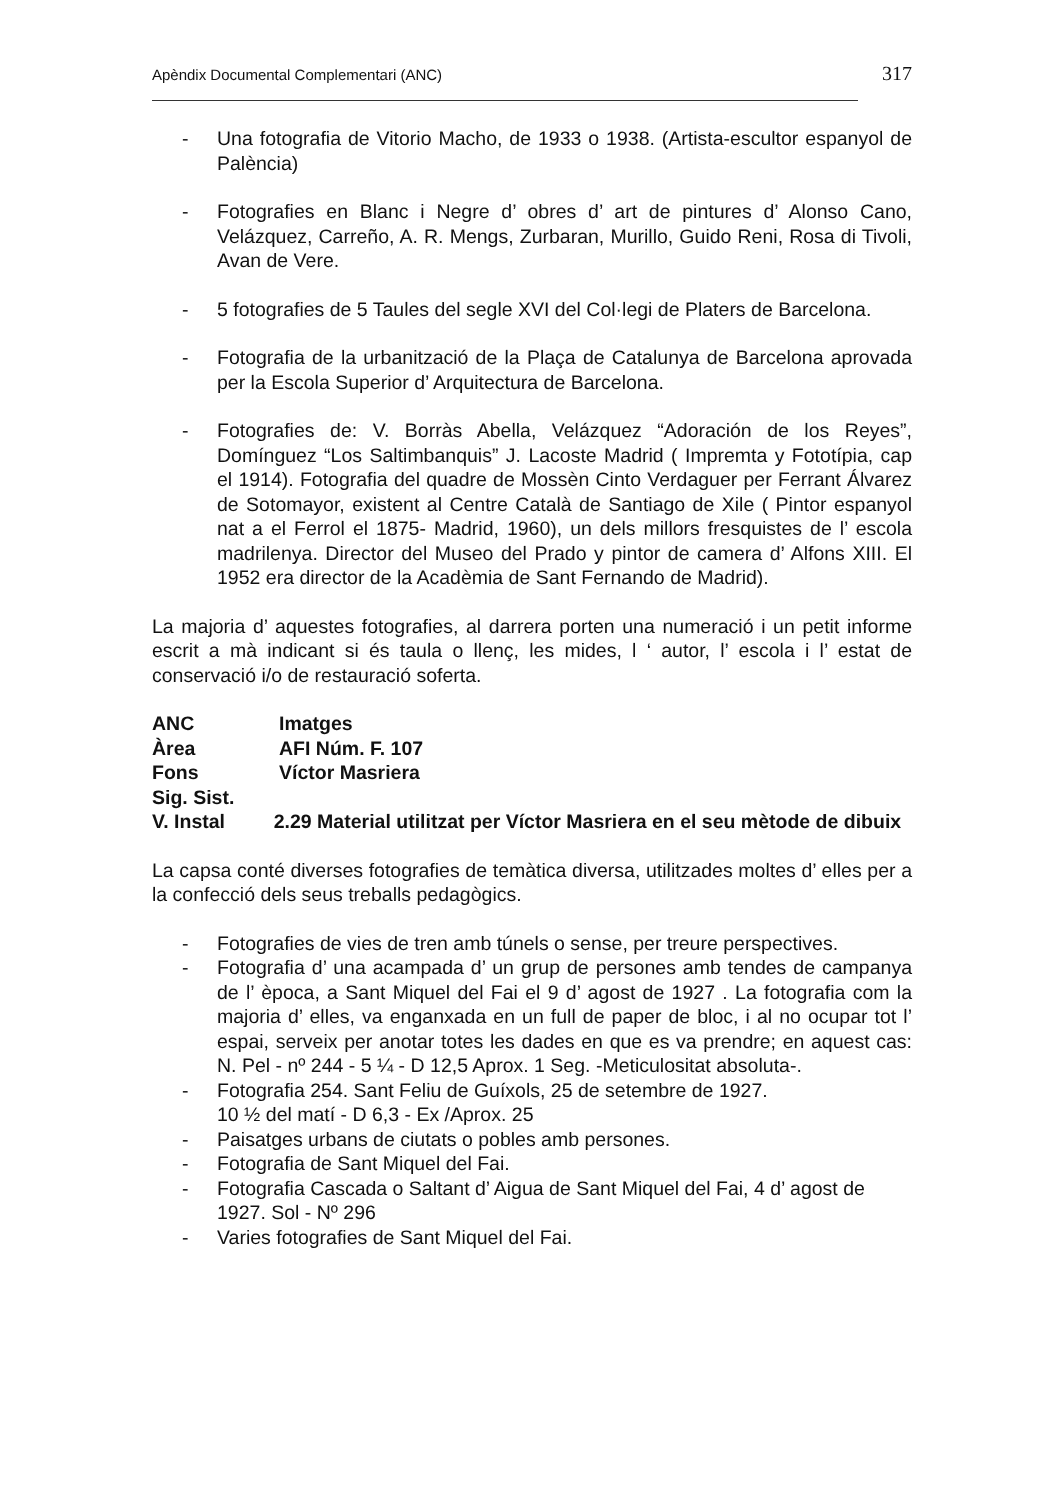Apèndix Documental Complementari (ANC) 317
- Una fotografia de Vitorio Macho, de 1933 o 1938. (Artista-escultor espanyol de Palència)
- Fotografies en Blanc i Negre d’ obres d’ art de pintures d’ Alonso Cano, Velázquez, Carreño, A. R. Mengs, Zurbaran, Murillo, Guido Reni, Rosa di Tivoli, Avan de Vere.
- 5 fotografies de 5 Taules del segle XVI del Col·legi de Platers de Barcelona.
- Fotografia de la urbanització de la Plaça de Catalunya de Barcelona aprovada per la Escola Superior d’ Arquitectura de Barcelona.
- Fotografies de: V. Borràs Abella, Velázquez “Adoración de los Reyes”, Domínguez “Los Saltimbanquis” J. Lacoste Madrid ( Impremta y Fototípia, cap el 1914). Fotografia del quadre de Mossèn Cinto Verdaguer per Ferrant Álvarez de Sotomayor, existent al Centre Català de Santiago de Xile ( Pintor espanyol nat a el Ferrol el 1875- Madrid, 1960), un dels millors fresquistes de l’ escola madrilenya. Director del Museo del Prado y pintor de camera d’ Alfons XIII. El 1952 era director de la Acadèmia de Sant Fernando de Madrid).
La majoria d’ aquestes fotografies, al darrera porten una numeració i un petit informe escrit a mà indicant si és taula o llenç, les mides, l ‘ autor, l’ escola i l’ estat de conservació i/o de restauració soferta.
ANC Imatges
Àrea AFI Núm. F. 107
Fons Víctor Masriera
Sig. Sist.
V. Instal 2.29 Material utilitzat per Víctor Masriera en el seu mètode de dibuix
La capsa conté diverses fotografies de temàtica diversa, utilitzades moltes d’ elles per a la confecció dels seus treballs pedagògics.
- Fotografies de vies de tren amb túnels o sense, per treure perspectives.
- Fotografia d’ una acampada d’ un grup de persones amb tendes de campanya de l’ època, a Sant Miquel del Fai el 9 d’ agost de 1927 . La fotografia com la majoria d’ elles, va enganxada en un full de paper de bloc, i al no ocupar tot l’ espai, serveix per anotar totes les dades en que es va prendre; en aquest cas: N. Pel - nº 244 - 5 ¼ - D 12,5 Aprox. 1 Seg. -Meticulositat absoluta-.
- Fotografia 254. Sant Feliu de Guíxols, 25 de setembre de 1927.
10 ½ del matí - D 6,3 - Ex /Aprox. 25
- Paisatges urbans de ciutats o pobles amb persones.
- Fotografia de Sant Miquel del Fai.
- Fotografia Cascada o Saltant d’ Aigua de Sant Miquel del Fai, 4 d’ agost de 1927. Sol - Nº 296
- Varies fotografies de Sant Miquel del Fai.